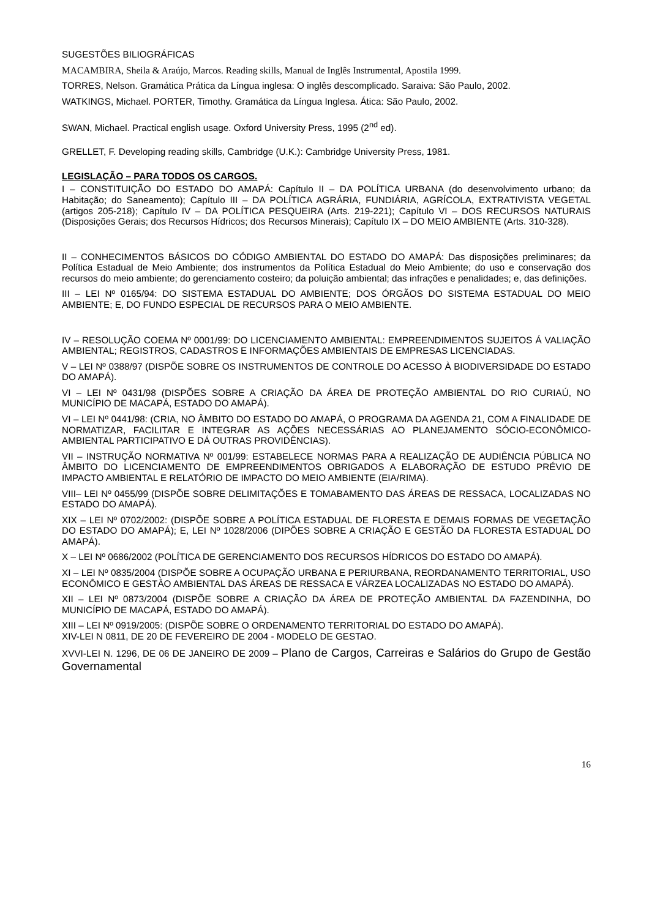SUGESTÕES BILIOGRÁFICAS
MACAMBIRA, Sheila & Araújo, Marcos. Reading skills, Manual de Inglês Instrumental, Apostila 1999.
TORRES, Nelson. Gramática Prática da Língua inglesa: O inglês descomplicado. Saraiva: São Paulo, 2002.
WATKINGS, Michael. PORTER, Timothy. Gramática da Língua Inglesa. Ática: São Paulo, 2002.
SWAN, Michael. Practical english usage. Oxford University Press, 1995 (2<sup>nd</sup> ed).
GRELLET, F. Developing reading skills, Cambridge (U.K.): Cambridge University Press, 1981.
LEGISLAÇÃO – PARA TODOS OS CARGOS.
I – CONSTITUIÇÃO DO ESTADO DO AMAPÁ: Capítulo II – DA POLÍTICA URBANA (do desenvolvimento urbano; da Habitação; do Saneamento); Capítulo III – DA POLÍTICA AGRÁRIA, FUNDIÁRIA, AGRÍCOLA, EXTRATIVISTA VEGETAL (artigos 205-218); Capítulo IV – DA POLÍTICA PESQUEIRA (Arts. 219-221); Capítulo VI – DOS RECURSOS NATURAIS (Disposições Gerais; dos Recursos Hídricos; dos Recursos Minerais); Capítulo IX – DO MEIO AMBIENTE (Arts. 310-328).
II – CONHECIMENTOS BÁSICOS DO CÓDIGO AMBIENTAL DO ESTADO DO AMAPÁ: Das disposições preliminares; da Política Estadual de Meio Ambiente; dos instrumentos da Política Estadual do Meio Ambiente; do uso e conservação dos recursos do meio ambiente; do gerenciamento costeiro; da poluição ambiental; das infrações e penalidades; e, das definições.
III – LEI Nº 0165/94: DO SISTEMA ESTADUAL DO AMBIENTE; DOS ÓRGÃOS DO SISTEMA ESTADUAL DO MEIO AMBIENTE; E, DO FUNDO ESPECIAL DE RECURSOS PARA O MEIO AMBIENTE.
IV – RESOLUÇÃO COEMA Nº 0001/99: DO LICENCIAMENTO AMBIENTAL: EMPREENDIMENTOS SUJEITOS Á VALIAÇÃO AMBIENTAL; REGISTROS, CADASTROS E INFORMAÇÕES AMBIENTAIS DE EMPRESAS LICENCIADAS.
V – LEI Nº 0388/97 (DISPÕE SOBRE OS INSTRUMENTOS DE CONTROLE DO ACESSO À BIODIVERSIDADE DO ESTADO DO AMAPÁ).
VI – LEI Nº 0431/98 (DISPÕES SOBRE A CRIAÇÃO DA ÁREA DE PROTEÇÃO AMBIENTAL DO RIO CURIAÚ, NO MUNICÍPIO DE MACAPÁ, ESTADO DO AMAPÁ).
VI – LEI Nº 0441/98: (CRIA, NO ÂMBITO DO ESTADO DO AMAPÁ, O PROGRAMA DA AGENDA 21, COM A FINALIDADE DE NORMATIZAR, FACILITAR E INTEGRAR AS AÇÕES NECESSÁRIAS AO PLANEJAMENTO SÓCIO-ECONÔMICO-AMBIENTAL PARTICIPATIVO E DÁ OUTRAS PROVIDÊNCIAS).
VII – INSTRUÇÃO NORMATIVA Nº 001/99: ESTABELECE NORMAS PARA A REALIZAÇÃO DE AUDIÊNCIA PÚBLICA NO ÂMBITO DO LICENCIAMENTO DE EMPREENDIMENTOS OBRIGADOS A ELABORAÇÃO DE ESTUDO PRÉVIO DE IMPACTO AMBIENTAL E RELATÓRIO DE IMPACTO DO MEIO AMBIENTE (EIA/RIMA).
VIII– LEI Nº 0455/99 (DISPÕE SOBRE DELIMITAÇÕES E TOMABAMENTO DAS ÁREAS DE RESSACA, LOCALIZADAS NO ESTADO DO AMAPÁ).
XIX – LEI Nº 0702/2002: (DISPÕE SOBRE A POLÍTICA ESTADUAL DE FLORESTA E DEMAIS FORMAS DE VEGETAÇÃO DO ESTADO DO AMAPÁ); E, LEI Nº 1028/2006 (DIPÕES SOBRE A CRIAÇÃO E GESTÃO DA FLORESTA ESTADUAL DO AMAPÁ).
X – LEI Nº 0686/2002 (POLÍTICA DE GERENCIAMENTO DOS RECURSOS HÍDRICOS DO ESTADO DO AMAPÁ).
XI – LEI Nº 0835/2004 (DISPÕE SOBRE A OCUPAÇÃO URBANA E PERIURBANA, REORDANAMENTO TERRITORIAL, USO ECONÔMICO E GESTÂO AMBIENTAL DAS ÁREAS DE RESSACA E VÁRZEA LOCALIZADAS NO ESTADO DO AMAPÁ).
XII – LEI Nº 0873/2004 (DISPÕE SOBRE A CRIAÇÃO DA ÁREA DE PROTEÇÃO AMBIENTAL DA FAZENDINHA, DO MUNICÍPIO DE MACAPÁ, ESTADO DO AMAPÁ).
XIII – LEI Nº 0919/2005: (DISPÕE SOBRE O ORDENAMENTO TERRITORIAL DO ESTADO DO AMAPÁ).
XIV-LEI N 0811, DE 20 DE FEVEREIRO DE 2004 - MODELO DE GESTAO.
XVVI-LEI N. 1296, DE 06 DE JANEIRO DE 2009 – Plano de Cargos, Carreiras e Salários do Grupo de Gestão Governamental
16